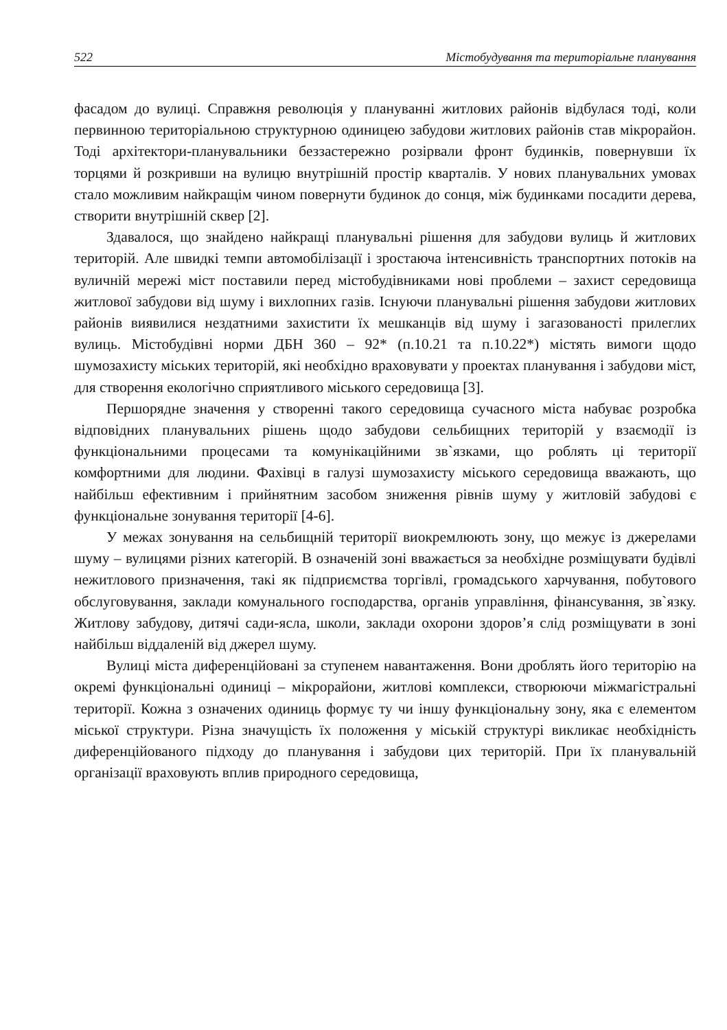522 Містобудування та територіальне планування
фасадом до вулиці. Справжня революція у плануванні житлових районів відбулася тоді, коли первинною територіальною структурною одиницею забудови житлових районів став мікрорайон. Тоді архітектори-планувальники беззастережно розірвали фронт будинків, повернувши їх торцями й розкривши на вулицю внутрішній простір кварталів. У нових планувальних умовах стало можливим найкращім чином повернути будинок до сонця, між будинками посадити дерева, створити внутрішній сквер [2].
Здавалося, що знайдено найкращі планувальні рішення для забудови вулиць й житлових територій. Але швидкі темпи автомобілізації і зростаюча інтенсивність транспортних потоків на вуличній мережі міст поставили перед містобудівниками нові проблеми – захист середовища житлової забудови від шуму і вихлопних газів. Існуючи планувальні рішення забудови житлових районів виявилися нездатними захистити їх мешканців від шуму і загазованості прилеглих вулиць. Містобудівні норми ДБН 360 – 92* (п.10.21 та п.10.22*) містять вимоги щодо шумозахисту міських територій, які необхідно враховувати у проектах планування і забудови міст, для створення екологічно сприятливого міського середовища [3].
Першорядне значення у створенні такого середовища сучасного міста набуває розробка відповідних планувальних рішень щодо забудови сельбищних територій у взаємодії із функціональними процесами та комунікаційними зв`язками, що роблять ці території комфортними для людини. Фахівці в галузі шумозахисту міського середовища вважають, що найбільш ефективним і прийнятним засобом зниження рівнів шуму у житловій забудові є функціональне зонування території [4-6].
У межах зонування на сельбищній території виокремлюють зону, що межує із джерелами шуму – вулицями різних категорій. В означеній зоні вважається за необхідне розміщувати будівлі нежитлового призначення, такі як підприємства торгівлі, громадського харчування, побутового обслуговування, заклади комунального господарства, органів управління, фінансування, зв`язку. Житлову забудову, дитячі сади-ясла, школи, заклади охорони здоров’я слід розміщувати в зоні найбільш віддаленій від джерел шуму.
Вулиці міста диференційовані за ступенем навантаження. Вони дроблять його територію на окремі функціональні одиниці – мікрорайони, житлові комплекси, створюючи міжмагістральні території. Кожна з означених одиниць формує ту чи іншу функціональну зону, яка є елементом міської структури. Різна значущість їх положення у міській структурі викликає необхідність диференційованого підходу до планування і забудови цих територій. При їх планувальній організації враховують вплив природного середовища,